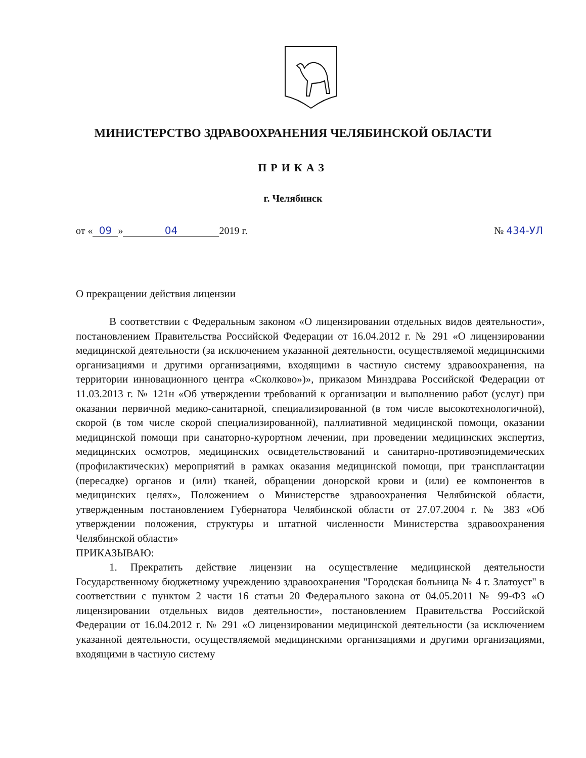МИНИСТЕРСТВО ЗДРАВООХРАНЕНИЯ ЧЕЛЯБИНСКОЙ ОБЛАСТИ
ПРИКАЗ
г. Челябинск
от « 09 » 04 2019 г. № 434-УЛ
О прекращении действия лицензии
В соответствии с Федеральным законом «О лицензировании отдельных видов деятельности», постановлением Правительства Российской Федерации от 16.04.2012 г. № 291 «О лицензировании медицинской деятельности (за исключением указанной деятельности, осуществляемой медицинскими организациями и другими организациями, входящими в частную систему здравоохранения, на территории инновационного центра «Сколково»)», приказом Минздрава Российской Федерации от 11.03.2013 г. № 121н «Об утверждении требований к организации и выполнению работ (услуг) при оказании первичной медико-санитарной, специализированной (в том числе высокотехнологичной), скорой (в том числе скорой специализированной), паллиативной медицинской помощи, оказании медицинской помощи при санаторно-курортном лечении, при проведении медицинских экспертиз, медицинских осмотров, медицинских освидетельствований и санитарно-противоэпидемических (профилактических) мероприятий в рамках оказания медицинской помощи, при трансплантации (пересадке) органов и (или) тканей, обращении донорской крови и (или) ее компонентов в медицинских целях», Положением о Министерстве здравоохранения Челябинской области, утвержденным постановлением Губернатора Челябинской области от 27.07.2004 г. № 383 «Об утверждении положения, структуры и штатной численности Министерства здравоохранения Челябинской области»
ПРИКАЗЫВАЮ:
1. Прекратить действие лицензии на осуществление медицинской деятельности Государственному бюджетному учреждению здравоохранения "Городская больница № 4 г. Златоуст" в соответствии с пунктом 2 части 16 статьи 20 Федерального закона от 04.05.2011 № 99-ФЗ «О лицензировании отдельных видов деятельности», постановлением Правительства Российской Федерации от 16.04.2012 г. № 291 «О лицензировании медицинской деятельности (за исключением указанной деятельности, осуществляемой медицинскими организациями и другими организациями, входящими в частную систему